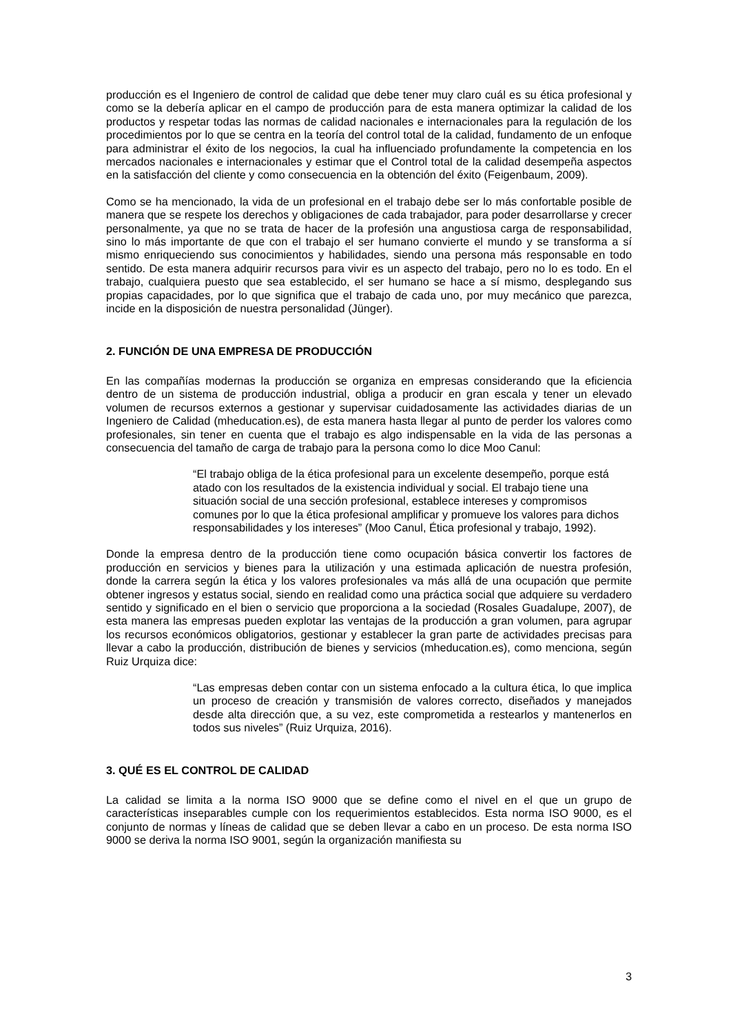producción es el Ingeniero de control de calidad que debe tener muy claro cuál es su ética profesional y como se la debería aplicar en el campo de producción para de esta manera optimizar la calidad de los productos y respetar todas las normas de calidad nacionales e internacionales para la regulación de los procedimientos por lo que se centra en la teoría del control total de la calidad, fundamento de un enfoque para administrar el éxito de los negocios, la cual ha influenciado profundamente la competencia en los mercados nacionales e internacionales y estimar que el Control total de la calidad desempeña aspectos en la satisfacción del cliente y como consecuencia en la obtención del éxito (Feigenbaum, 2009).
Como se ha mencionado, la vida de un profesional en el trabajo debe ser lo más confortable posible de manera que se respete los derechos y obligaciones de cada trabajador, para poder desarrollarse y crecer personalmente, ya que no se trata de hacer de la profesión una angustiosa carga de responsabilidad, sino lo más importante de que con el trabajo el ser humano convierte el mundo y se transforma a sí mismo enriqueciendo sus conocimientos y habilidades, siendo una persona más responsable en todo sentido. De esta manera adquirir recursos para vivir es un aspecto del trabajo, pero no lo es todo. En el trabajo, cualquiera puesto que sea establecido, el ser humano se hace a sí mismo, desplegando sus propias capacidades, por lo que significa que el trabajo de cada uno, por muy mecánico que parezca, incide en la disposición de nuestra personalidad (Jünger).
2. FUNCIÓN DE UNA EMPRESA DE PRODUCCIÓN
En las compañías modernas la producción se organiza en empresas considerando que la eficiencia dentro de un sistema de producción industrial, obliga a producir en gran escala y tener un elevado volumen de recursos externos a gestionar y supervisar cuidadosamente las actividades diarias de un Ingeniero de Calidad (mheducation.es), de esta manera hasta llegar al punto de perder los valores como profesionales, sin tener en cuenta que el trabajo es algo indispensable en la vida de las personas a consecuencia del tamaño de carga de trabajo para la persona como lo dice Moo Canul:
“El trabajo obliga de la ética profesional para un excelente desempeño, porque está atado con los resultados de la existencia individual y social. El trabajo tiene una situación social de una sección profesional, establece intereses y compromisos comunes por lo que la ética profesional amplificar y promueve los valores para dichos responsabilidades y los intereses” (Moo Canul, Ética profesional y trabajo, 1992).
Donde la empresa dentro de la producción tiene como ocupación básica convertir los factores de producción en servicios y bienes para la utilización y una estimada aplicación de nuestra profesión, donde la carrera según la ética y los valores profesionales va más allá de una ocupación que permite obtener ingresos y estatus social, siendo en realidad como una práctica social que adquiere su verdadero sentido y significado en el bien o servicio que proporciona a la sociedad (Rosales Guadalupe, 2007), de esta manera las empresas pueden explotar las ventajas de la producción a gran volumen, para agrupar los recursos económicos obligatorios, gestionar y establecer la gran parte de actividades precisas para llevar a cabo la producción, distribución de bienes y servicios (mheducation.es), como menciona, según Ruiz Urquiza dice:
“Las empresas deben contar con un sistema enfocado a la cultura ética, lo que implica un proceso de creación y transmisión de valores correcto, diseñados y manejados desde alta dirección que, a su vez, este comprometida a restearlos y mantenerlos en todos sus niveles” (Ruiz Urquiza, 2016).
3. QUÉ ES EL CONTROL DE CALIDAD
La calidad se limita a la norma ISO 9000 que se define como el nivel en el que un grupo de características inseparables cumple con los requerimientos establecidos. Esta norma ISO 9000, es el conjunto de normas y líneas de calidad que se deben llevar a cabo en un proceso. De esta norma ISO 9000 se deriva la norma ISO 9001, según la organización manifiesta su
3